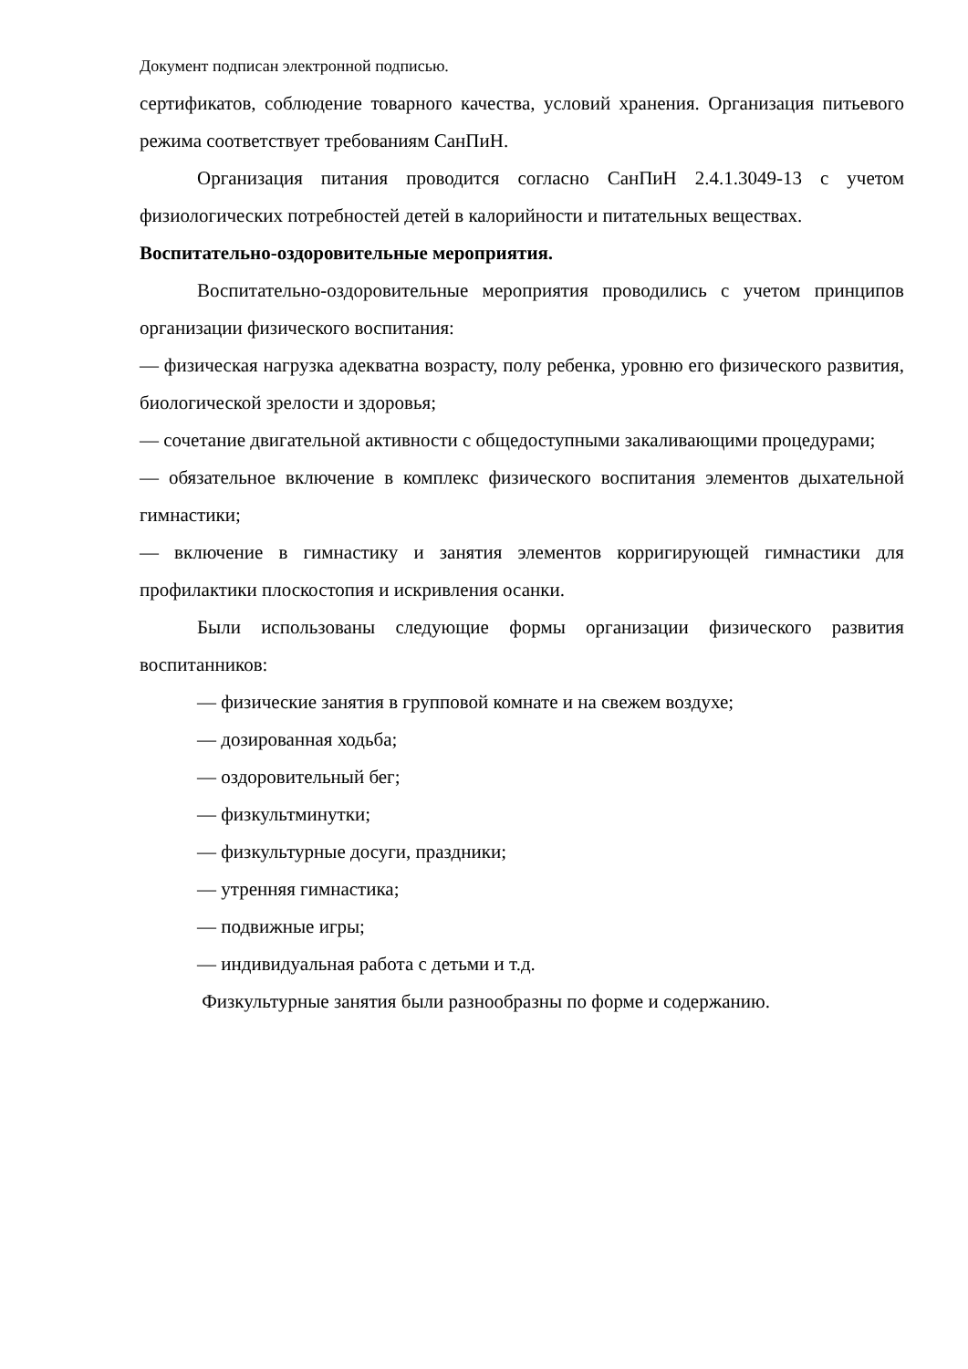Документ подписан электронной подписью.
сертификатов, соблюдение товарного качества, условий хранения. Организация питьевого режима соответствует требованиям СанПиН.
Организация питания проводится согласно СанПиН 2.4.1.3049-13 с учетом физиологических потребностей детей в калорийности и питательных веществах.
Воспитательно-оздоровительные мероприятия.
Воспитательно-оздоровительные мероприятия проводились с учетом принципов организации физического воспитания:
— физическая нагрузка адекватна возрасту, полу ребенка, уровню его физического развития, биологической зрелости и здоровья;
— сочетание двигательной активности с общедоступными закаливающими процедурами;
— обязательное включение в комплекс физического воспитания элементов дыхательной гимнастики;
— включение в гимнастику и занятия элементов корригирующей гимнастики для профилактики плоскостопия и искривления осанки.
Были использованы следующие формы организации физического развития воспитанников:
— физические занятия в групповой комнате и на свежем воздухе;
— дозированная ходьба;
— оздоровительный бег;
— физкультминутки;
— физкультурные досуги, праздники;
— утренняя гимнастика;
— подвижные игры;
— индивидуальная работа с детьми и т.д.
Физкультурные занятия были разнообразны по форме и содержанию.